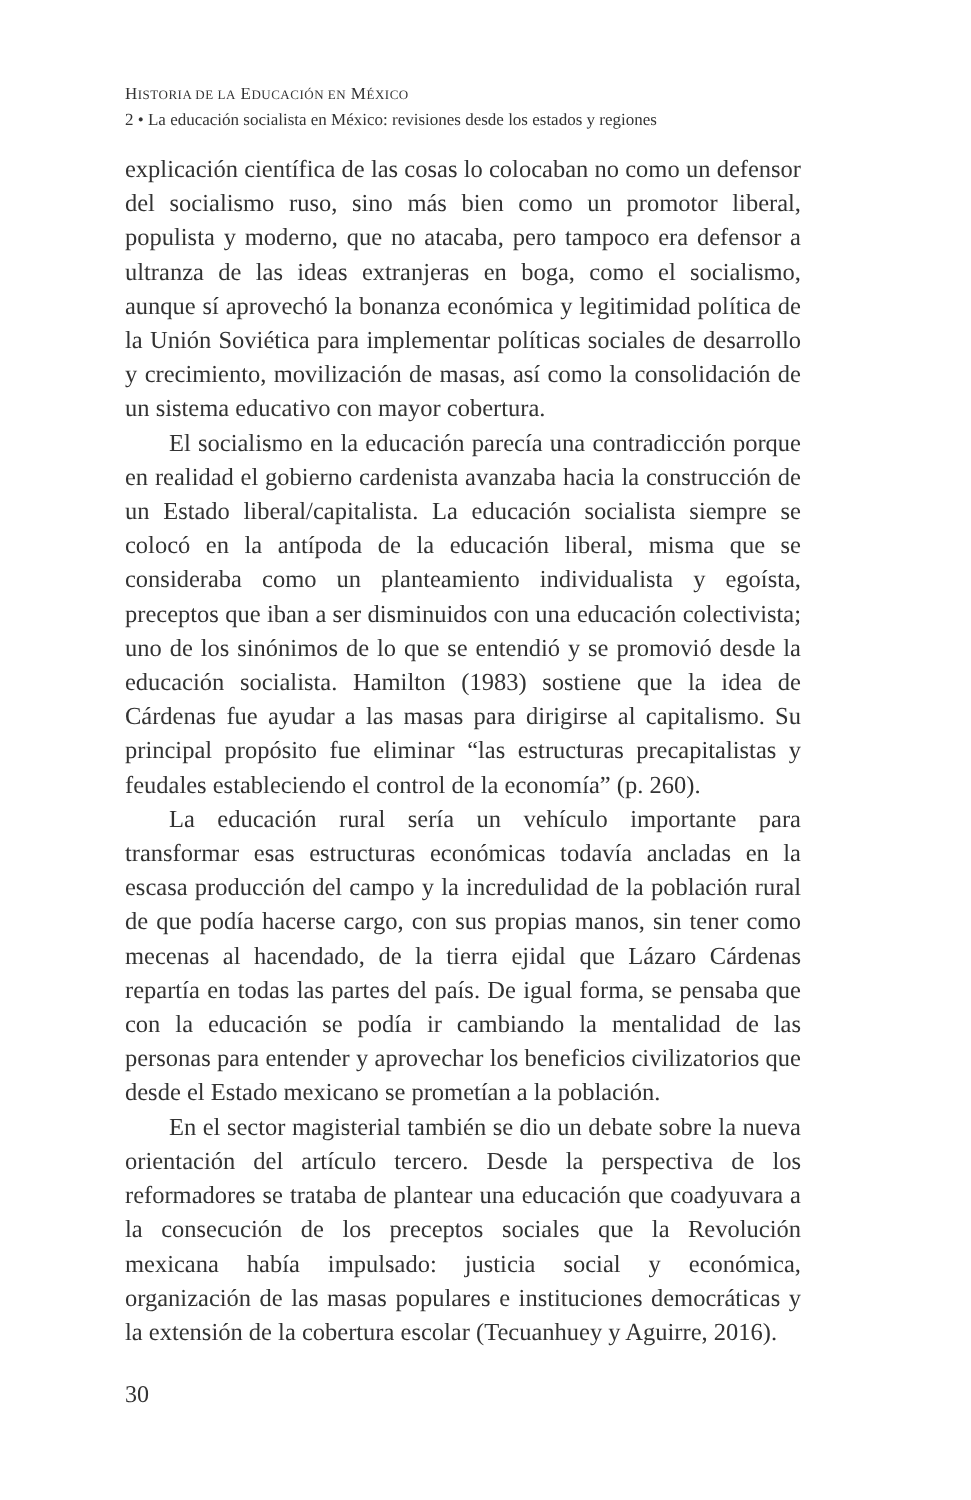HISTORIA DE LA EDUCACIÓN EN MÉXICO
2 • La educación socialista en México: revisiones desde los estados y regiones
explicación científica de las cosas lo colocaban no como un defensor del socialismo ruso, sino más bien como un promotor liberal, populista y moderno, que no atacaba, pero tampoco era defensor a ultranza de las ideas extranjeras en boga, como el socialismo, aunque sí aprovechó la bonanza económica y legitimidad política de la Unión Soviética para implementar políticas sociales de desarrollo y crecimiento, movilización de masas, así como la consolidación de un sistema educativo con mayor cobertura.
El socialismo en la educación parecía una contradicción porque en realidad el gobierno cardenista avanzaba hacia la construcción de un Estado liberal/capitalista. La educación socialista siempre se colocó en la antípoda de la educación liberal, misma que se consideraba como un planteamiento individualista y egoísta, preceptos que iban a ser disminuidos con una educación colectivista; uno de los sinónimos de lo que se entendió y se promovió desde la educación socialista. Hamilton (1983) sostiene que la idea de Cárdenas fue ayudar a las masas para dirigirse al capitalismo. Su principal propósito fue eliminar “las estructuras precapitalistas y feudales estableciendo el control de la economía” (p. 260).
La educación rural sería un vehículo importante para transformar esas estructuras económicas todavía ancladas en la escasa producción del campo y la incredulidad de la población rural de que podía hacerse cargo, con sus propias manos, sin tener como mecenas al hacendado, de la tierra ejidal que Lázaro Cárdenas repartía en todas las partes del país. De igual forma, se pensaba que con la educación se podía ir cambiando la mentalidad de las personas para entender y aprovechar los beneficios civilizatorios que desde el Estado mexicano se prometían a la población.
En el sector magisterial también se dio un debate sobre la nueva orientación del artículo tercero. Desde la perspectiva de los reformadores se trataba de plantear una educación que coadyuvara a la consecución de los preceptos sociales que la Revolución mexicana había impulsado: justicia social y económica, organización de las masas populares e instituciones democráticas y la extensión de la cobertura escolar (Tecuanhuey y Aguirre, 2016).
30